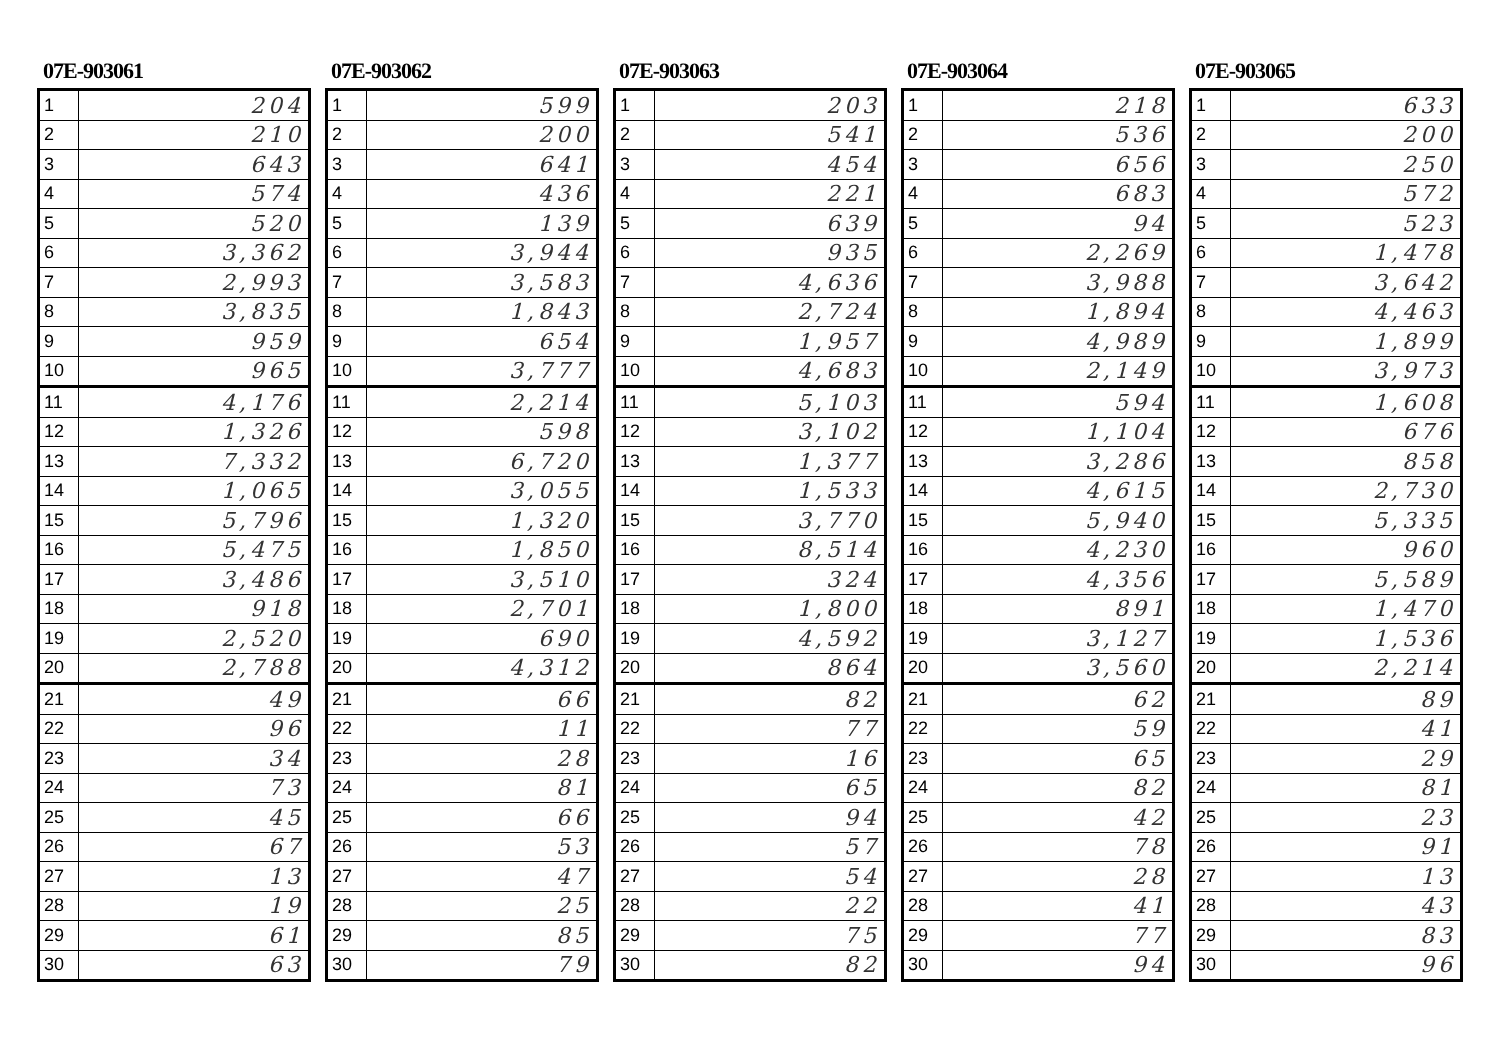07E-903061
| 1 | 204 |
| 2 | 210 |
| 3 | 643 |
| 4 | 574 |
| 5 | 520 |
| 6 | 3,362 |
| 7 | 2,993 |
| 8 | 3,835 |
| 9 | 959 |
| 10 | 965 |
| 11 | 4,176 |
| 12 | 1,326 |
| 13 | 7,332 |
| 14 | 1,065 |
| 15 | 5,796 |
| 16 | 5,475 |
| 17 | 3,486 |
| 18 | 918 |
| 19 | 2,520 |
| 20 | 2,788 |
| 21 | 49 |
| 22 | 96 |
| 23 | 34 |
| 24 | 73 |
| 25 | 45 |
| 26 | 67 |
| 27 | 13 |
| 28 | 19 |
| 29 | 61 |
| 30 | 63 |
07E-903062
| 1 | 599 |
| 2 | 200 |
| 3 | 641 |
| 4 | 436 |
| 5 | 139 |
| 6 | 3,944 |
| 7 | 3,583 |
| 8 | 1,843 |
| 9 | 654 |
| 10 | 3,777 |
| 11 | 2,214 |
| 12 | 598 |
| 13 | 6,720 |
| 14 | 3,055 |
| 15 | 1,320 |
| 16 | 1,850 |
| 17 | 3,510 |
| 18 | 2,701 |
| 19 | 690 |
| 20 | 4,312 |
| 21 | 66 |
| 22 | 11 |
| 23 | 28 |
| 24 | 81 |
| 25 | 66 |
| 26 | 53 |
| 27 | 47 |
| 28 | 25 |
| 29 | 85 |
| 30 | 79 |
07E-903063
| 1 | 203 |
| 2 | 541 |
| 3 | 454 |
| 4 | 221 |
| 5 | 639 |
| 6 | 935 |
| 7 | 4,636 |
| 8 | 2,724 |
| 9 | 1,957 |
| 10 | 4,683 |
| 11 | 5,103 |
| 12 | 3,102 |
| 13 | 1,377 |
| 14 | 1,533 |
| 15 | 3,770 |
| 16 | 8,514 |
| 17 | 324 |
| 18 | 1,800 |
| 19 | 4,592 |
| 20 | 864 |
| 21 | 82 |
| 22 | 77 |
| 23 | 16 |
| 24 | 65 |
| 25 | 94 |
| 26 | 57 |
| 27 | 54 |
| 28 | 22 |
| 29 | 75 |
| 30 | 82 |
07E-903064
| 1 | 218 |
| 2 | 536 |
| 3 | 656 |
| 4 | 683 |
| 5 | 94 |
| 6 | 2,269 |
| 7 | 3,988 |
| 8 | 1,894 |
| 9 | 4,989 |
| 10 | 2,149 |
| 11 | 594 |
| 12 | 1,104 |
| 13 | 3,286 |
| 14 | 4,615 |
| 15 | 5,940 |
| 16 | 4,230 |
| 17 | 4,356 |
| 18 | 891 |
| 19 | 3,127 |
| 20 | 3,560 |
| 21 | 62 |
| 22 | 59 |
| 23 | 65 |
| 24 | 82 |
| 25 | 42 |
| 26 | 78 |
| 27 | 28 |
| 28 | 41 |
| 29 | 77 |
| 30 | 94 |
07E-903065
| 1 | 633 |
| 2 | 200 |
| 3 | 250 |
| 4 | 572 |
| 5 | 523 |
| 6 | 1,478 |
| 7 | 3,642 |
| 8 | 4,463 |
| 9 | 1,899 |
| 10 | 3,973 |
| 11 | 1,608 |
| 12 | 676 |
| 13 | 858 |
| 14 | 2,730 |
| 15 | 5,335 |
| 16 | 960 |
| 17 | 5,589 |
| 18 | 1,470 |
| 19 | 1,536 |
| 20 | 2,214 |
| 21 | 89 |
| 22 | 41 |
| 23 | 29 |
| 24 | 81 |
| 25 | 23 |
| 26 | 91 |
| 27 | 13 |
| 28 | 43 |
| 29 | 83 |
| 30 | 96 |